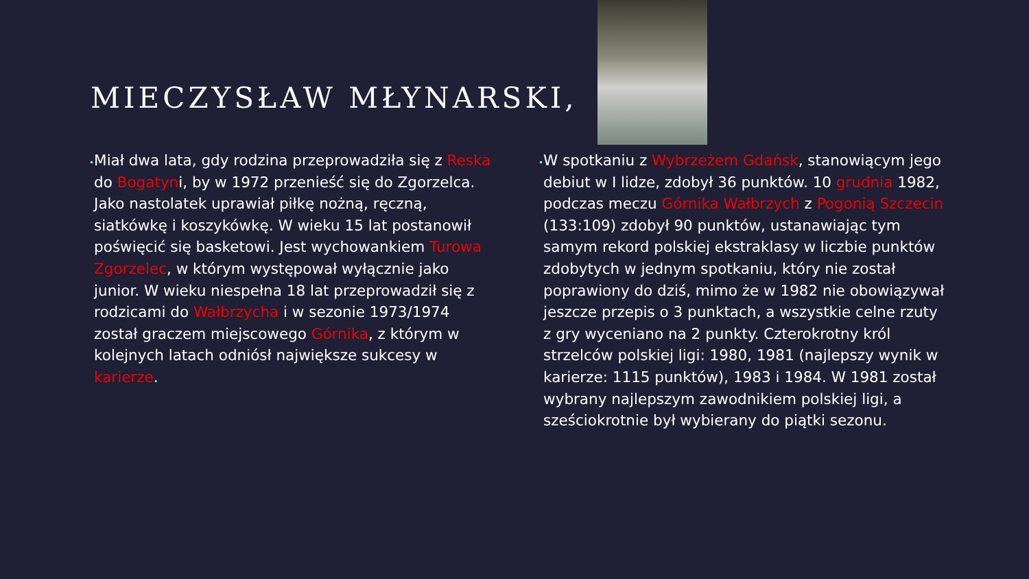MIECZYSŁAW MŁYNARSKI,
•
Miał dwa lata, gdy rodzina przeprowadziła się z Reska do Bogatyni, by w 1972 przenieść się do Zgorzelca. Jako nastolatek uprawiał piłkę nożną, ręczną, siatkówkę i koszykówkę. W wieku 15 lat postanowił poświęcić się basketowi. Jest wychowankiem Turowa Zgorzelec, w którym występował wyłącznie jako junior. W wieku niespełna 18 lat przeprowadził się z rodzicami do Wałbrzycha i w sezonie 1973/1974 został graczem miejscowego Górnika, z którym w kolejnych latach odniósł największe sukcesy w karierze.
•
W spotkaniu z Wybrzeżem Gdańsk, stanowiącym jego debiut w I lidze, zdobył 36 punktów. 10 grudnia 1982, podczas meczu Górnika Wałbrzych z Pogonią Szczecin (133:109) zdobył 90 punktów, ustanawiając tym samym rekord polskiej ekstraklasy w liczbie punktów zdobytych w jednym spotkaniu, który nie został poprawiony do dziś, mimo że w 1982 nie obowiązywał jeszcze przepis o 3 punktach, a wszystkie celne rzuty z gry wyceniano na 2 punkty. Czterokrotny król strzelców polskiej ligi: 1980, 1981 (najlepszy wynik w karierze: 1115 punktów), 1983 i 1984. W 1981 został wybrany najlepszym zawodnikiem polskiej ligi, a sześciokrotnie był wybierany do piątki sezonu.